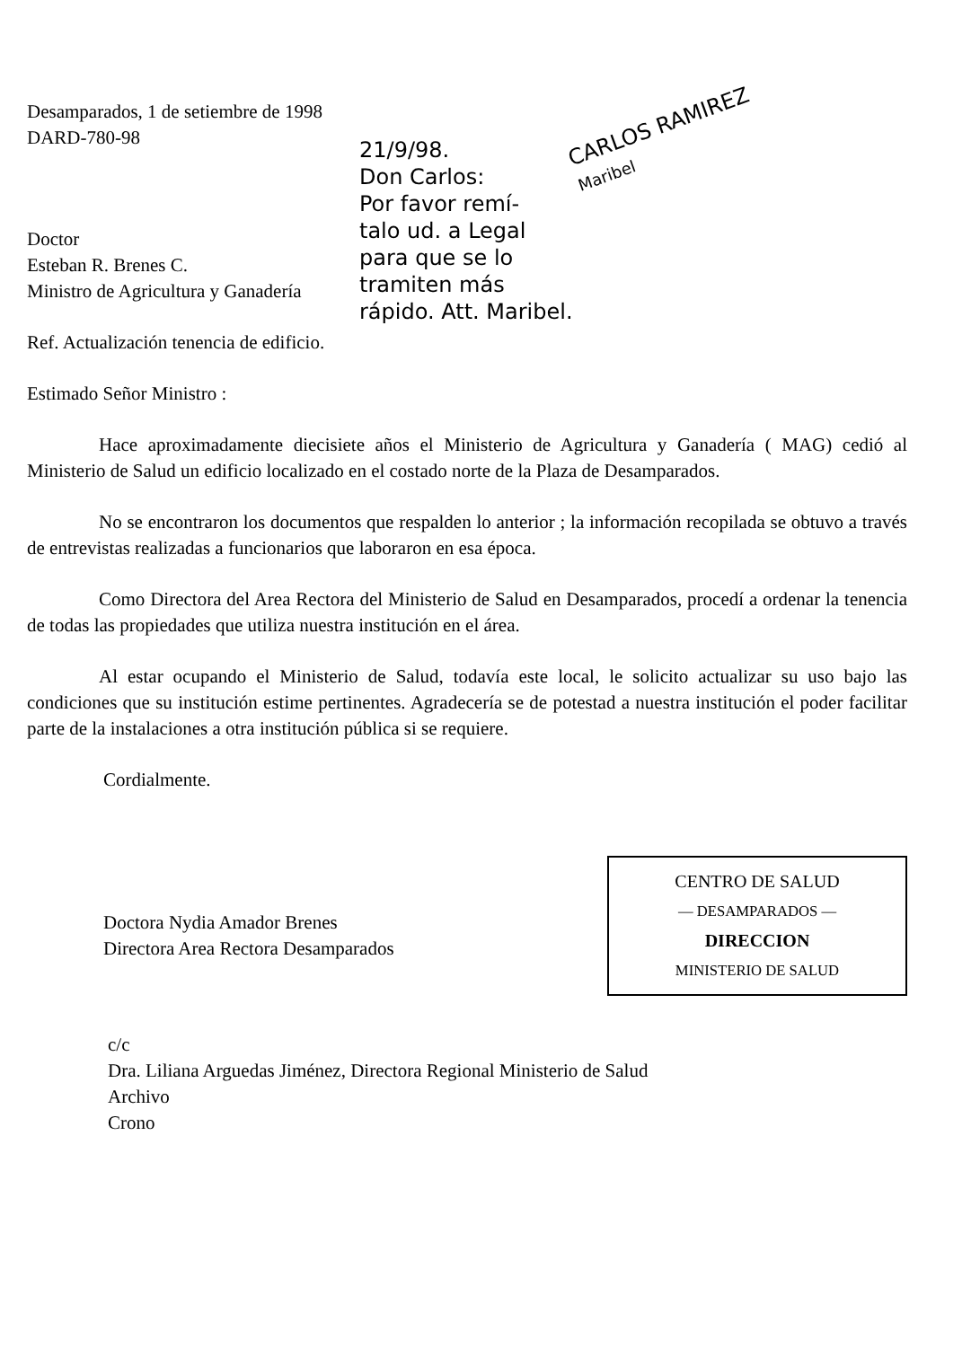Desamparados, 1 de setiembre de 1998
DARD-780-98
CARLOS RAMIREZ
Maribel
21/9/98.
Don Carlos:
Por favor remí-
talo ud. a Legal
para que se lo
tramiten más
rápido. Att. Maribel.
Doctor
Esteban R. Brenes C.
Ministro de Agricultura y Ganadería
Ref. Actualización tenencia de edificio.
Estimado Señor Ministro :
Hace aproximadamente diecisiete años el Ministerio de Agricultura y Ganadería ( MAG) cedió al Ministerio de Salud un edificio localizado en el costado norte de la Plaza de Desamparados.
No se encontraron los documentos que respalden lo anterior ; la información recopilada se obtuvo a través de entrevistas realizadas a funcionarios que laboraron en esa época.
Como Directora del Area Rectora del Ministerio de Salud en Desamparados, procedí a ordenar la tenencia de todas las propiedades que utiliza nuestra institución en el área.
Al estar ocupando el Ministerio de Salud, todavía este local, le solicito actualizar su uso bajo las condiciones que su institución estime pertinentes. Agradecería se de potestad a nuestra institución el poder facilitar parte de la instalaciones a otra institución pública si se requiere.
Cordialmente.
Doctora Nydia Amador Brenes
Directora Area Rectora Desamparados
CENTRO DE SALUD
— DESAMPARADOS —
DIRECCION
MINISTERIO DE SALUD
c/c
Dra. Liliana Arguedas Jiménez, Directora Regional Ministerio de Salud
Archivo
Crono